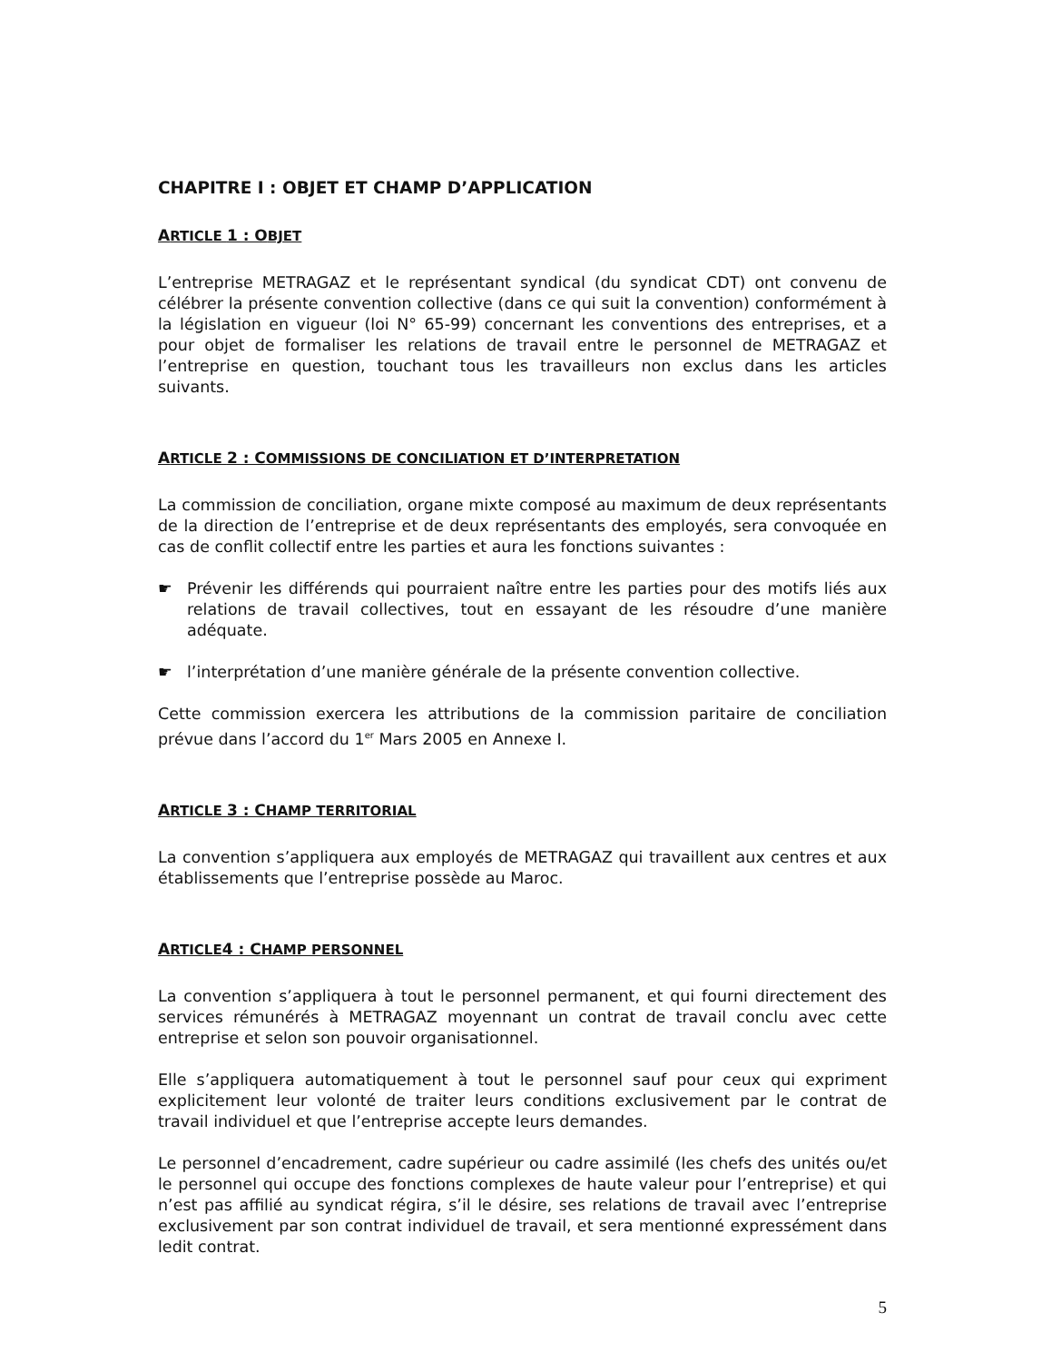CHAPITRE I : OBJET ET CHAMP D’APPLICATION
ARTICLE 1 : OBJET
L’entreprise METRAGAZ et le représentant syndical (du syndicat CDT) ont convenu de célébrer la présente convention collective (dans ce qui suit la convention) conformément à la législation en vigueur (loi N° 65-99) concernant les conventions des entreprises, et a pour objet de formaliser les relations de travail entre le personnel de METRAGAZ et l’entreprise en question, touchant tous les travailleurs non exclus dans les articles suivants.
ARTICLE 2 : COMMISSIONS DE CONCILIATION ET D’INTERPRETATION
La commission de conciliation, organe mixte composé au maximum de deux représentants de la direction de l’entreprise et de deux représentants des employés, sera convoquée en cas de conflit collectif entre les parties et aura les fonctions suivantes :
☛ Prévenir les différends qui pourraient naître entre les parties pour des motifs liés aux relations de travail collectives, tout en essayant de les résoudre d’une manière adéquate.
☛ l’interprétation d’une manière générale de la présente convention collective.
Cette commission exercera les attributions de la commission paritaire de conciliation prévue dans l’accord du 1<sup>er</sup> Mars 2005 en Annexe I.
ARTICLE 3 : CHAMP TERRITORIAL
La convention s’appliquera aux employés de METRAGAZ qui travaillent aux centres et aux établissements que l’entreprise possède au Maroc.
ARTICLE4 : CHAMP PERSONNEL
La convention s’appliquera à tout le personnel permanent, et qui fourni directement des services rémunérés à METRAGAZ moyennant un contrat de travail conclu avec cette entreprise et selon son pouvoir organisationnel.
Elle s’appliquera automatiquement à tout le personnel sauf pour ceux qui expriment explicitement leur volonté de traiter leurs conditions exclusivement par le contrat de travail individuel et que l’entreprise accepte leurs demandes.
Le personnel d’encadrement, cadre supérieur ou cadre assimilé (les chefs des unités ou/et le personnel qui occupe des fonctions complexes de haute valeur pour l’entreprise) et qui n’est pas affilié au syndicat régira, s’il le désire, ses relations de travail avec l’entreprise exclusivement par son contrat individuel de travail, et sera mentionné expressément dans ledit contrat.
5